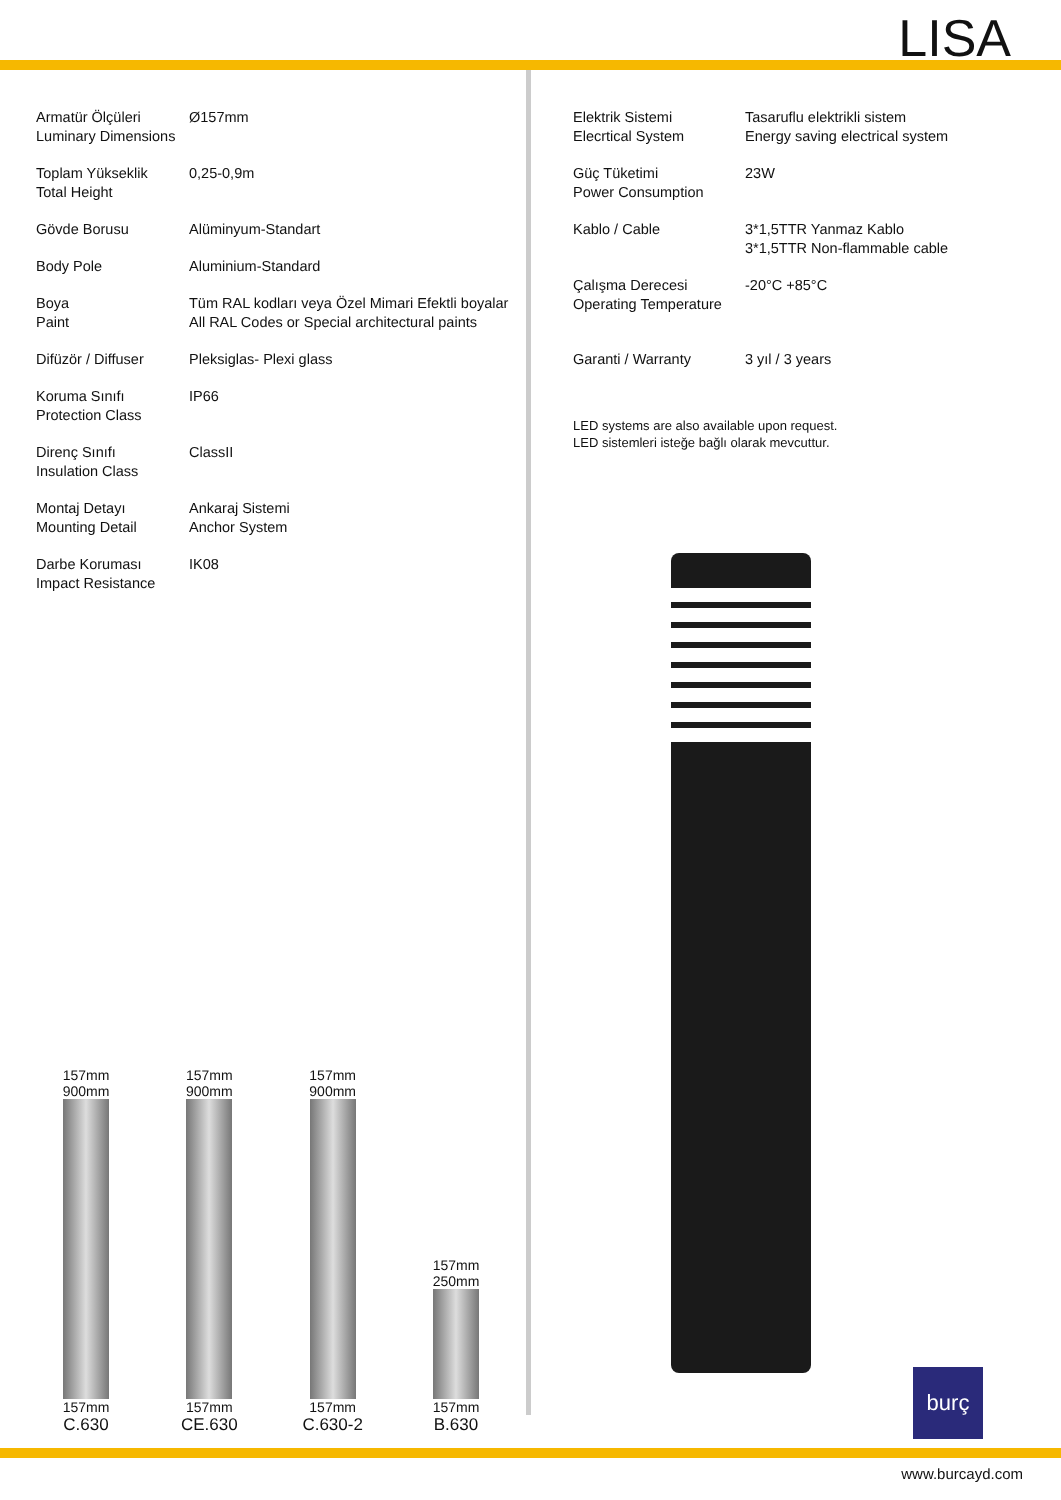LISA
| Armatür Ölçüleri Luminary Dimensions | Ø157mm |
| Toplam Yükseklik Total Height | 0,25-0,9m |
| Gövde Borusu | Alüminyum-Standart |
| Body Pole | Aluminium-Standard |
| Boya Paint | Tüm RAL kodları veya Özel Mimari Efektli boyalar All RAL Codes or Special architectural paints |
| Difüzör / Diffuser | Pleksiglas- Plexi glass |
| Koruma Sınıfı Protection Class | IP66 |
| Direnç Sınıfı Insulation Class | ClassII |
| Montaj Detayı Mounting Detail | Ankaraj Sistemi Anchor System |
| Darbe Koruması Impact Resistance | IK08 |
| Elektrik Sistemi Elecrtical System | Tasaruflu elektrikli sistem Energy saving electrical system |
| Güç Tüketimi Power Consumption | 23W |
| Kablo / Cable | 3*1,5TTR Yanmaz Kablo 3*1,5TTR Non-flammable cable |
| Çalışma Derecesi Operating Temperature | -20°C +85°C |
| Garanti / Warranty | 3 yıl / 3 years |
LED systems are also available upon request.
LED sistemleri isteğe bağlı olarak mevcuttur.
157mm
900mm
157mm
C.630
157mm
900mm
157mm
CE.630
157mm
900mm
157mm
C.630-2
157mm
250mm
157mm
B.630
burç
www.burcayd.com